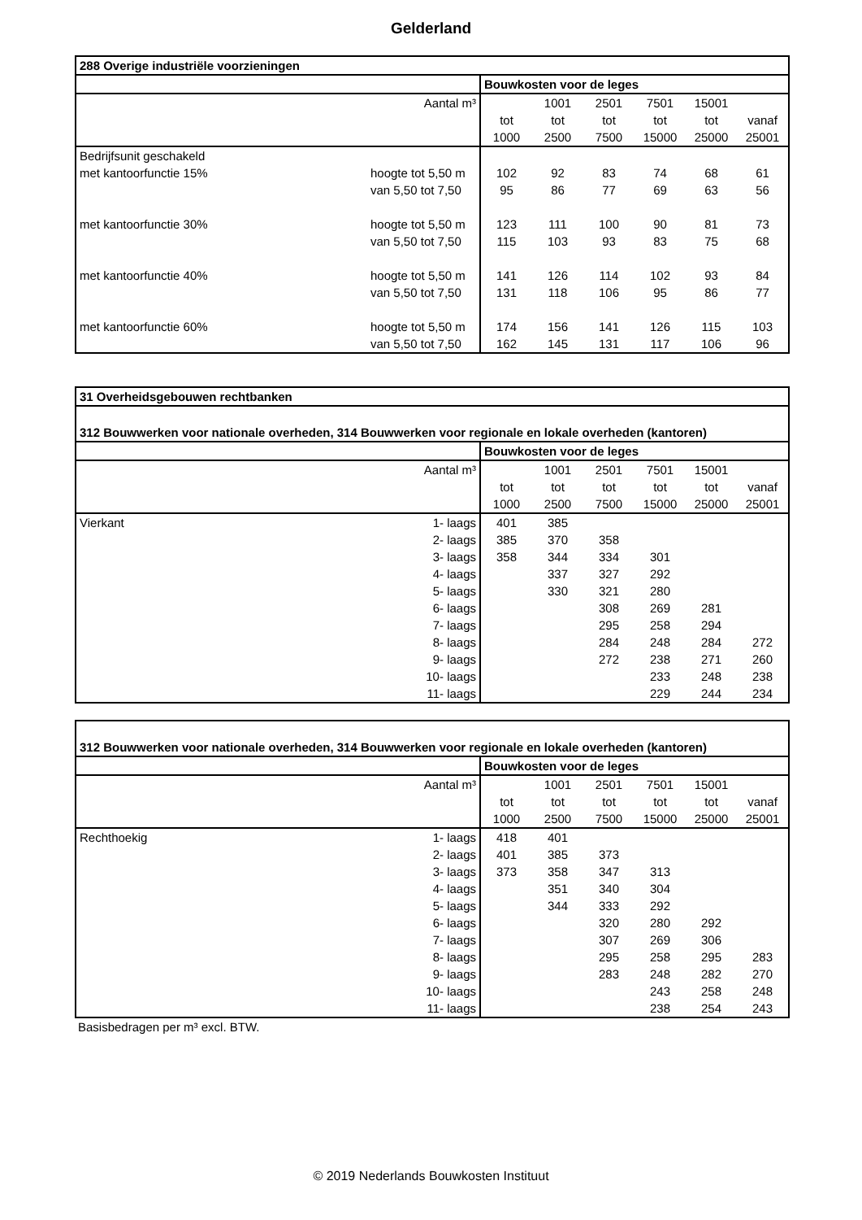Gelderland
| 288 Overige industriële voorzieningen | | | | | | | |
| --- | --- | --- | --- | --- | --- | --- | --- |
| | | Bouwkosten voor de leges | | | | | |
| Aantal m³ | | | 1001 | 2501 | 7501 | 15001 | |
| | | tot | tot | tot | tot | tot | vanaf |
| | | 1000 | 2500 | 7500 | 15000 | 25000 | 25001 |
| Bedrijfsunit geschakeld | | | | | | | |
| met kantoorfunctie 15% | hoogte tot 5,50 m | 102 | 92 | 83 | 74 | 68 | 61 |
| | van 5,50 tot 7,50 | 95 | 86 | 77 | 69 | 63 | 56 |
| met kantoorfunctie 30% | hoogte tot 5,50 m | 123 | 111 | 100 | 90 | 81 | 73 |
| | van 5,50 tot 7,50 | 115 | 103 | 93 | 83 | 75 | 68 |
| met kantoorfunctie 40% | hoogte tot 5,50 m | 141 | 126 | 114 | 102 | 93 | 84 |
| | van 5,50 tot 7,50 | 131 | 118 | 106 | 95 | 86 | 77 |
| met kantoorfunctie 60% | hoogte tot 5,50 m | 174 | 156 | 141 | 126 | 115 | 103 |
| | van 5,50 tot 7,50 | 162 | 145 | 131 | 117 | 106 | 96 |
| 31 Overheidsgebouwen rechtbanken | | | | | | | |
| --- | --- | --- | --- | --- | --- | --- | --- |
| 312 Bouwwerken voor nationale overheden, 314 Bouwwerken voor regionale en lokale overheden (kantoren) | | | | | | | |
| | | Bouwkosten voor de leges | | | | | |
| Aantal m³ | | | 1001 | 2501 | 7501 | 15001 | |
| | | tot | tot | tot | tot | tot | vanaf |
| | | 1000 | 2500 | 7500 | 15000 | 25000 | 25001 |
| Vierkant | 1- laags | 401 | 385 | | | | |
| | 2- laags | 385 | 370 | 358 | | | |
| | 3- laags | 358 | 344 | 334 | 301 | | |
| | 4- laags | | 337 | 327 | 292 | | |
| | 5- laags | | 330 | 321 | 280 | | |
| | 6- laags | | | 308 | 269 | 281 | |
| | 7- laags | | | 295 | 258 | 294 | |
| | 8- laags | | | 284 | 248 | 284 | 272 |
| | 9- laags | | | 272 | 238 | 271 | 260 |
| | 10- laags | | | | 233 | 248 | 238 |
| | 11- laags | | | | 229 | 244 | 234 |
| 312 Bouwwerken voor nationale overheden, 314 Bouwwerken voor regionale en lokale overheden (kantoren) | | | | | | | |
| --- | --- | --- | --- | --- | --- | --- | --- |
| | | Bouwkosten voor de leges | | | | | |
| Aantal m³ | | | 1001 | 2501 | 7501 | 15001 | |
| | | tot | tot | tot | tot | tot | vanaf |
| | | 1000 | 2500 | 7500 | 15000 | 25000 | 25001 |
| Rechthoekig | 1- laags | 418 | 401 | | | | |
| | 2- laags | 401 | 385 | 373 | | | |
| | 3- laags | 373 | 358 | 347 | 313 | | |
| | 4- laags | | 351 | 340 | 304 | | |
| | 5- laags | | 344 | 333 | 292 | | |
| | 6- laags | | | 320 | 280 | 292 | |
| | 7- laags | | | 307 | 269 | 306 | |
| | 8- laags | | | 295 | 258 | 295 | 283 |
| | 9- laags | | | 283 | 248 | 282 | 270 |
| | 10- laags | | | | 243 | 258 | 248 |
| | 11- laags | | | | 238 | 254 | 243 |
Basisbedragen per m³ excl. BTW.
© 2019 Nederlands Bouwkosten Instituut